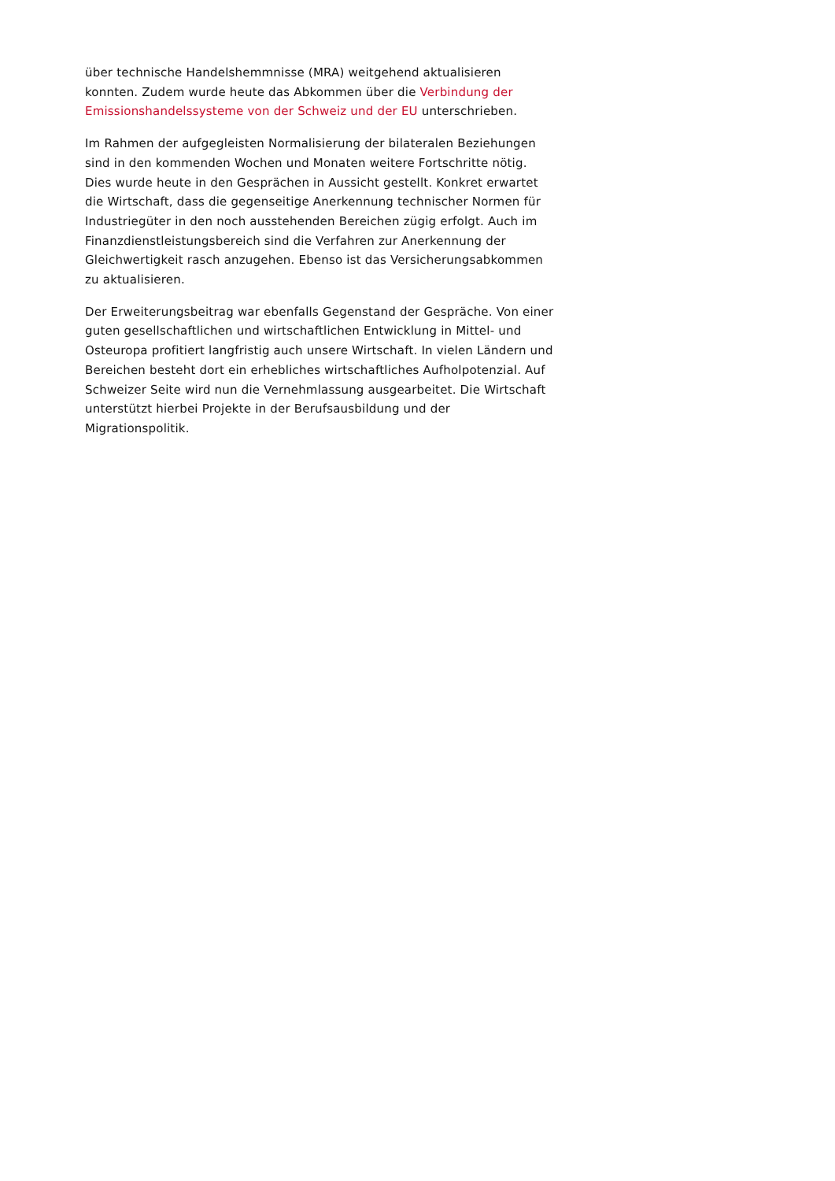über technische Handelshemmnisse (MRA) weitgehend aktualisieren konnten. Zudem wurde heute das Abkommen über die Verbindung der Emissionshandelssysteme von der Schweiz und der EU unterschrieben.
Im Rahmen der aufgegleisten Normalisierung der bilateralen Beziehungen sind in den kommenden Wochen und Monaten weitere Fortschritte nötig. Dies wurde heute in den Gesprächen in Aussicht gestellt. Konkret erwartet die Wirtschaft, dass die gegenseitige Anerkennung technischer Normen für Industriegüter in den noch ausstehenden Bereichen zügig erfolgt. Auch im Finanzdienstleistungsbereich sind die Verfahren zur Anerkennung der Gleichwertigkeit rasch anzugehen. Ebenso ist das Versicherungsabkommen zu aktualisieren.
Der Erweiterungsbeitrag war ebenfalls Gegenstand der Gespräche. Von einer guten gesellschaftlichen und wirtschaftlichen Entwicklung in Mittel- und Osteuropa profitiert langfristig auch unsere Wirtschaft. In vielen Ländern und Bereichen besteht dort ein erhebliches wirtschaftliches Aufholpotenzial. Auf Schweizer Seite wird nun die Vernehmlassung ausgearbeitet. Die Wirtschaft unterstützt hierbei Projekte in der Berufsausbildung und der Migrationspolitik.